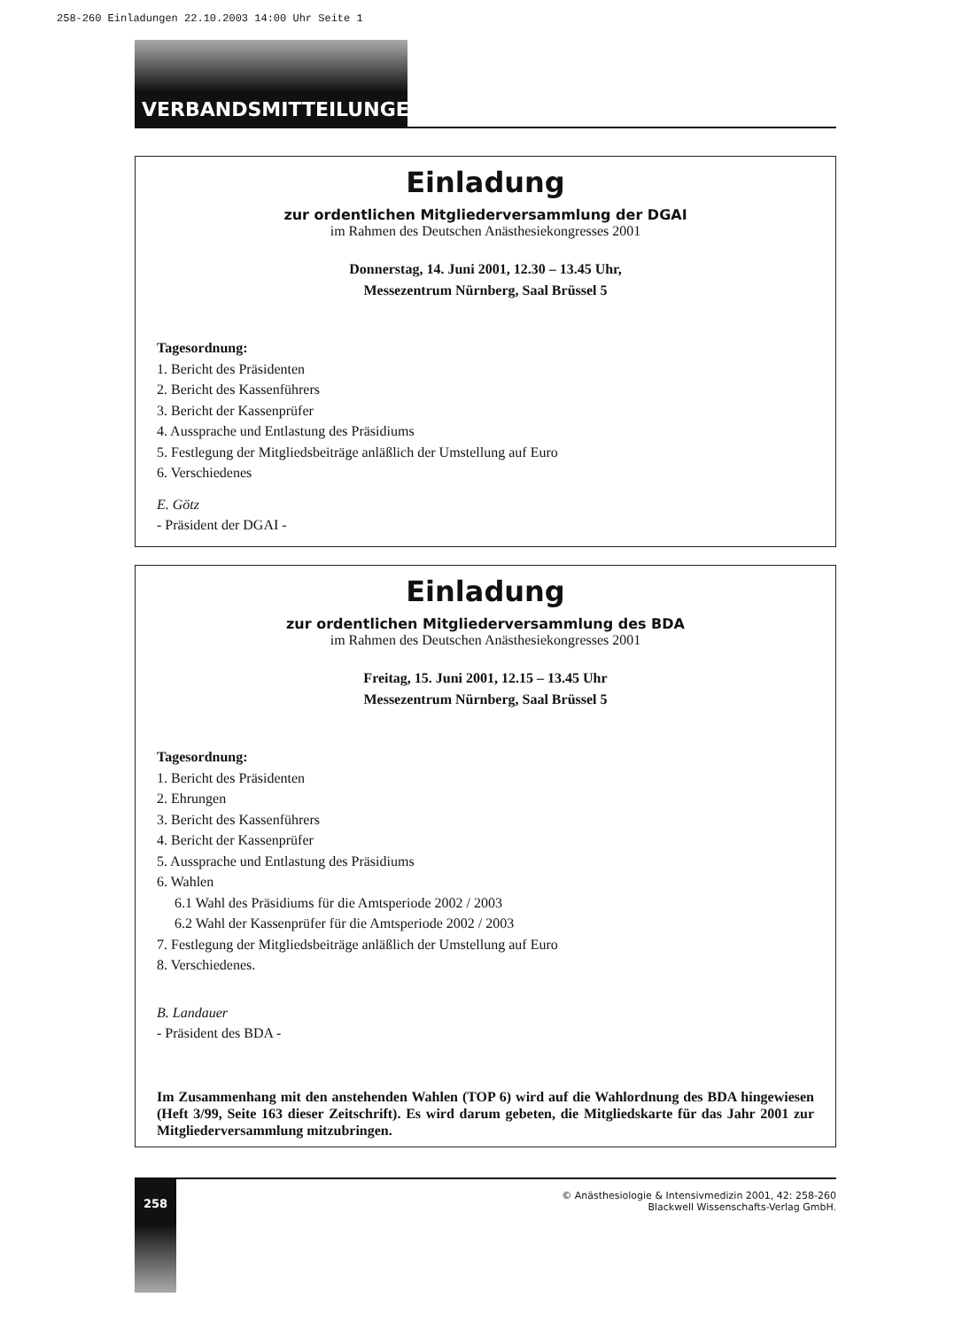258-260 Einladungen 22.10.2003 14:00 Uhr Seite 1
VERBANDSMITTEILUNGEN
Einladung
zur ordentlichen Mitgliederversammlung der DGAI
im Rahmen des Deutschen Anästhesiekongresses 2001
Donnerstag, 14. Juni 2001, 12.30 – 13.45 Uhr,
Messezentrum Nürnberg, Saal Brüssel 5
Tagesordnung:
1. Bericht des Präsidenten
2. Bericht des Kassenführers
3. Bericht der Kassenprüfer
4. Aussprache und Entlastung des Präsidiums
5. Festlegung der Mitgliedsbeiträge anläßlich der Umstellung auf Euro
6. Verschiedenes
E. Götz
- Präsident der DGAI -
Einladung
zur ordentlichen Mitgliederversammlung des BDA
im Rahmen des Deutschen Anästhesiekongresses 2001
Freitag, 15. Juni 2001, 12.15 – 13.45 Uhr
Messezentrum Nürnberg, Saal Brüssel 5
Tagesordnung:
1. Bericht des Präsidenten
2. Ehrungen
3. Bericht des Kassenführers
4. Bericht der Kassenprüfer
5. Aussprache und Entlastung des Präsidiums
6. Wahlen
6.1 Wahl des Präsidiums für die Amtsperiode 2002 / 2003
6.2 Wahl der Kassenprüfer für die Amtsperiode 2002 / 2003
7. Festlegung der Mitgliedsbeiträge anläßlich der Umstellung auf Euro
8. Verschiedenes.
B. Landauer
- Präsident des BDA -
Im Zusammenhang mit den anstehenden Wahlen (TOP 6) wird auf die Wahlordnung des BDA hingewiesen (Heft 3/99, Seite 163 dieser Zeitschrift). Es wird darum gebeten, die Mitgliedskarte für das Jahr 2001 zur Mitgliederversammlung mitzubringen.
258
© Anästhesiologie & Intensivmedizin 2001, 42: 258-260
Blackwell Wissenschafts-Verlag GmbH.